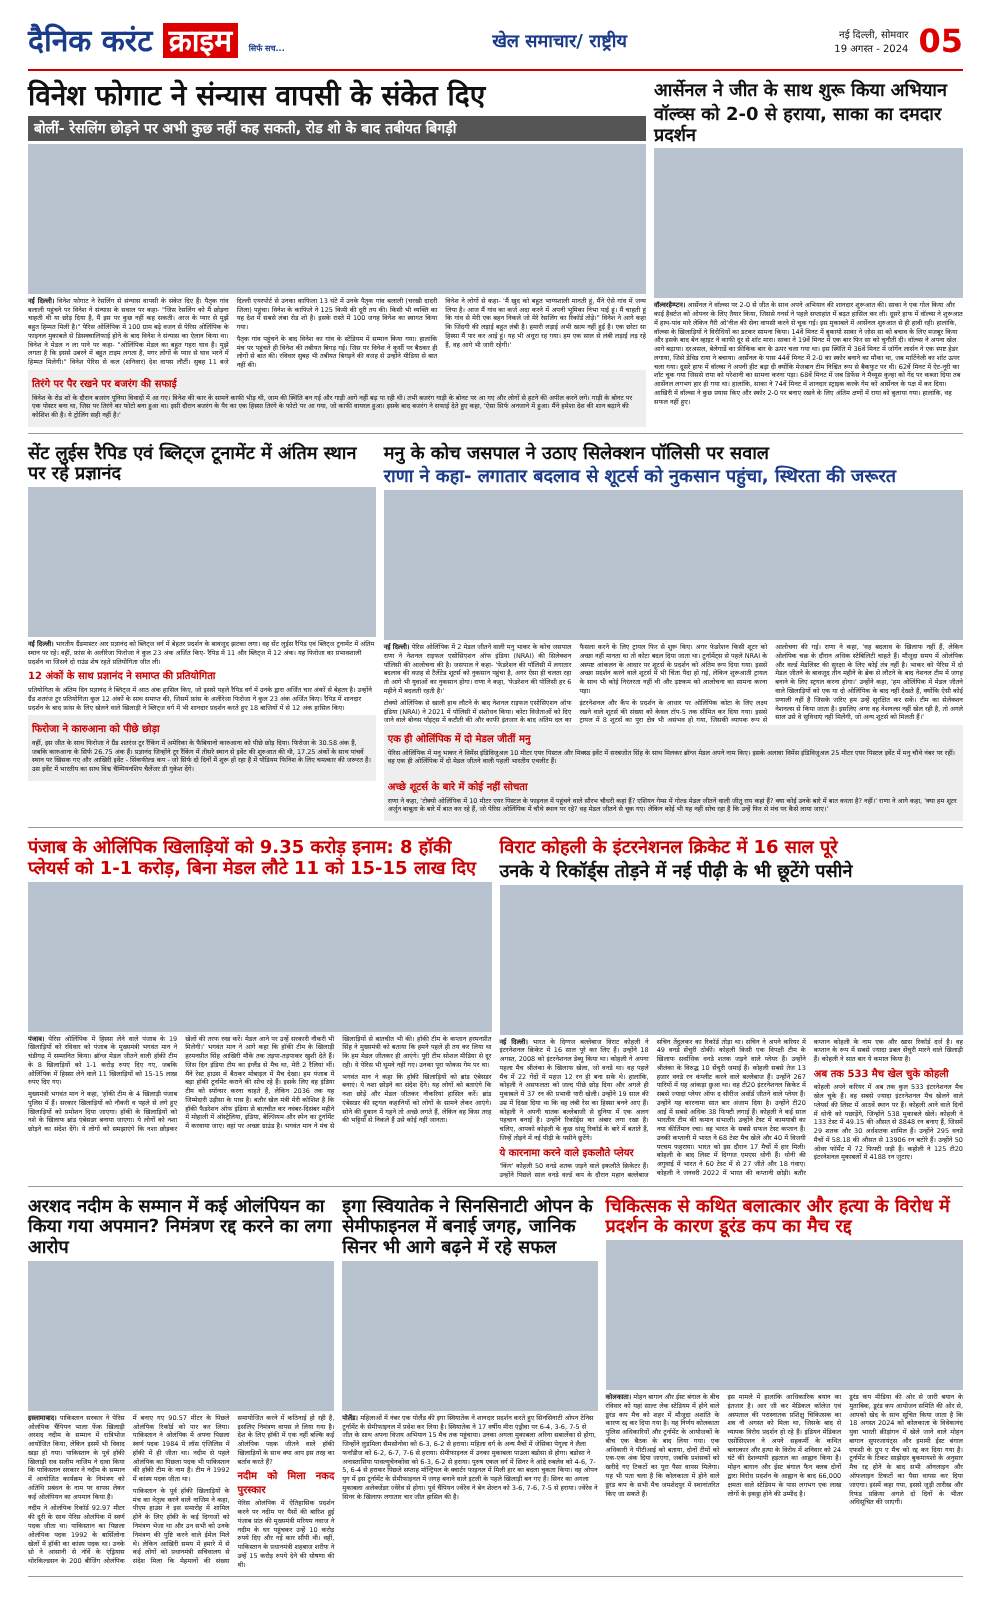दैनिक करंट क्राइम सिर्फ सच...
खेल समाचार/ राष्ट्रीय
नई दिल्ली, सोमवार
19 अगस्त - 2024
05
विनेश फोगाट ने संन्यास वापसी के संकेत दिए
बोलीं- रेसलिंग छोड़ने पर अभी कुछ नहीं कह सकती, रोड शो के बाद तबीयत बिगड़ी
नई दिल्ली। विनेश फोगाट ने रेसलिंग से संन्यास वापसी के संकेत दिए हैं। पैतृक गांव बलाली पहुंचने पर विनेश ने संन्यास के सवाल पर कहा- "जिस रेसलिंग को मैं छोड़ना चाहती थी या छोड़ दिया है, मैं इस पर कुछ नहीं कह सकती। आज के प्यार से मुझे बहुत हिम्मत मिली है।" पेरिस ओलिंपिक में 100 ग्राम बढ़े वजन से पेरिस ओलिंपिक के फाइनल मुकाबले से डिसक्वालिफाई होने के बाद विनेश ने संन्यास का ऐलान किया था। विनेश ने मेडल न ला पाने पर कहा- "ओलिंपिक मेडल का बहुत गहरा घाव है। मुझे लगता है कि इससे उबरने में बहुत टाइम लगता है, मगर लोगों के प्यार से घाव भरने में हिम्मत मिलेगी।" विनेश पेरिस से कल (शनिवार) देश वापस लौटीं। सुबह 11 बजे दिल्ली एयरपोर्ट से उनका काफिला 13 घंटे में उनके पैतृक गांव बलाली (चरखी दादरी जिला) पहुंचा। विनेश के काफिले ने 125 किमी की दूरी तय की। किसी भी व्यक्ति का यह देश में सबसे लंबा रोड शो है। इसके रास्ते में 100 जगह विनेश का स्वागत किया गया।
पैतृक गांव पहुंचने के बाद विनेश का गांव के स्टेडियम में सम्मान किया गया। हालांकि मंच पर पहुंचते ही विनेश की तबीयत बिगड़ गई। जिस पर विनेश ने कुर्सी पर बैठकर ही लोगों से बात की। रविवार सुबह भी तबीयत बिगड़ने की वजह से उन्होंने मीडिया से बात नहीं की।
विनेश ने लोगों से कहा- 'मैं खुद को बहुत भाग्यशाली मानती हूं, मैंने ऐसे गांव में जन्म लिया है। आज मैं गांव का कर्ज अदा करने में अपनी भूमिका निभा पाई हूं। मैं चाहती हूं कि गांव से मेरी एक बहन निकले जो मेरे रेसलिंग का रिकॉर्ड तोड़े।" विनेश ने आगे कहा कि जिंदगी की लड़ाई बहुत लंबी है। हमारी लड़ाई अभी खत्म नहीं हुई है। एक छोटा सा हिस्सा मैं पार कर आई हूं। यह भी अधूरा रह गया। हम एक साल से लंबी लड़ाई लड़ रहे हैं, वह आगे भी जारी रहेगी।'
तिरंगे पर पैर रखने पर बजरंग की सफाई
विनेश के रोड शो के दौरान बजरंग पूनिया विवादों में आ गए। विनेश की कार के सामने काफी भीड़ थी, जाम की स्थिति बन गई और गाड़ी आगे नहीं बढ़ पा रही थी। तभी बजरंग गाड़ी के बोनट पर आ गए और लोगों से हटने की अपील करने लगे। गाड़ी के बोनट पर एक पोस्टर बना था, जिस पर तिरंगे का फोटो बना हुआ था। इसी दौरान बजरंग के पैर का एक हिस्सा तिरंगे के फोटो पर आ गया, जो काफी वायरल हुआ। इसके बाद बजरंग ने सफाई देते हुए कहा, 'ऐसा सिर्फ अनजाने में हुआ। मैंने हमेशा देश की शान बढ़ाने की कोशिश की है। ये ट्रोलिंग सही नहीं है।'
आर्सेनल ने जीत के साथ शुरू किया अभियान
वॉल्व्स को 2-0 से हराया, साका का दमदार प्रदर्शन
वॉल्वरहैम्प्टन। आर्सेनल ने वॉल्व्स पर 2-0 से जीत के साथ अपने अभियान की शानदार शुरूआत की। साका ने एक गोल किया और काई हैवर्टज को ओपनर के लिए तैयार किया, जिससे गनर्स ने पहले सप्ताहांत में बढ़त हासिल कर ली। दूसरे हाफ में वॉल्व्स ने शुरूआत में हाथ-पांव मारे लेकिन गैरी ओ'नील की सेना वापसी करने से चूक गई। इस मुकाबले में आर्सेनल शुरुआत से ही हावी रही। हालांकि, वॉल्व्स के खिलाड़ियों ने विरोधियों का डटकर सामना किया। 14वें मिनट में बुकायो साका ने जोस सा को बचाव के लिए मजबूर किया और इसके बाद बेन व्हाइट ने काफी दूर से शॉट मारा। साका ने 19वें मिनट में एक बार फिर सा को चुनौती दी। वॉल्व्स ने अपना खेल आगे बढ़ाया। दरअसल, बेलेगार्डे का फ्रीकिक बार के ऊपर चला गया था। इस स्थिति में 36वें मिनट में जॉर्गेन लार्सन ने एक स्पष्ट हेडर लगाया, जिसे डेविड राया ने बचाया। आर्सेनल के पास 44वें मिनट में 2-0 का स्कोर बनाने का मौका था, जब मार्टिनेली का शॉट ऊपर चला गया। दूसरे हाफ में वॉल्व्स ने अपनी हीट बढ़ा दी क्योंकि मेजबान टीम निश्चित रूप से बैकफुट पर थी। 62वें मिनट में ऐट-नूरी का शॉट चूक गया जिससे राया को परेशानी का सामना करना पड़ा। 68वें मिनट में जब डिफेंस ने मैथ्यूस कुन्हा को गेंद पर कब्जा दिया तब आर्सेनल लगभग हार ही गया था। हालांकि, साका ने 74वें मिनट में शानदार स्ट्राइक करके गेम को आर्सेनल के पक्ष में कर दिया। आखिरी में वॉल्व्स ने कुछ प्रयास किए और स्कोर 2-0 पर बनाए रखने के लिए अंतिम क्षणों में राया को बुलाया गया। हालांकि, वह सफल नहीं हुए।
सेंट लुईस रैपिड एवं ब्लिट्ज टूनामेंट में अंतिम स्थान पर रहे प्रज्ञानंद
नई दिल्ली। भारतीय ग्रैंडमास्टर आर प्रज्ञानंद को ब्लिट्ज वर्ग में बेहतर प्रदर्शन के बावजूद झटका लगा। वह सेंट लुईस रैपिड एवं ब्लिट्ज टूनामेंट में अंतिम स्थान पर रहे। वहीं, फ्रांस के अलीरेजा फिरोजा ने कुल 23 अंक अर्जित किए- रैपिड में 11 और ब्लिट्ज में 12 अंक। यह फिरोजा का प्रभावशाली प्रदर्शन था जिसने दो राउंड शेष रहते प्रतियोगिता जीत ली।
12 अंकों के साथ प्रज्ञानंद ने समाप्त की प्रतियोगिता
प्रतियोगिता के अंतिम दिन प्रज्ञानंद ने ब्लिट्ज में आठ अंक हासिल किए, जो इससे पहले रैपिड वर्ग में उनके द्वारा अर्जित चार अंकों से बेहतर है। उन्होंने ग्रैंड शतरंज टूर प्रतियोगिता कुल 12 अंकों के साथ समाप्त की, जिसमें फ्रांस के अलीरेजा फिरोजा ने कुल 23 अंक अर्जित किए। रैपिड में शानदार प्रदर्शन के बाद फ्रांस के लिए खेलने वाले खिलाड़ी ने ब्लिट्ज वर्ग में भी शानदार प्रदर्शन करते हुए 18 बाजियों में से 12 अंक हासिल किए।
फिरोजा ने कारुआना को पीछे छोड़ा
वहीं, इस जीत के साथ फिरोजा ने ग्रैंड शतरंज टूर रैंकिंग में अमेरिका के फैबियानो कारुआना को पीछे छोड़ दिया। फिरोजा के 30.58 अंक हैं, जबकि कारुआना के सिर्फ 26.75 अंक हैं। प्रज्ञानंद जिन्होंने टूर रैंकिंग में तीसरे स्थान से इवेंट की शुरुआत की थी, 17.25 अंकों के साथ पांचवें स्थान पर खिसक गए और आखिरी इवेंट - सिंकफील्ड कप - जो सिर्फ दो दिनों में शुरू हो रहा है में पोडियम फिनिश के लिए चमत्कार की जरूरत है। उस इवेंट में भारतीय का साथ विश्व चैम्पियनशिप चैलेंजर डी गुकेश देंगे।
मनु के कोच जसपाल ने उठाए सिलेक्शन पॉलिसी पर सवाल
राणा ने कहा- लगातार बदलाव से शूटर्स को नुकसान पहुंचा, स्थिरता की जरूरत
नई दिल्ली। पेरिस ओलिंपिक में 2 मेडल जीतने वाली मनु भाकर के कोच जसपाल राणा ने नेशनल राइफल एसोसिएशन ऑफ इंडिया (NRAI) की सिलेक्शन पॉलिसी की आलोचना की है। जसपाल ने कहा- 'फेडरेशन की पॉलिसी में लगातार बदलाव की वजह से टैलेंटेड शूटर्स को नुकसान पहुंचा है, अगर ऐसा ही चलता रहा तो आगे भी युवाओं का नुकसान होगा। राणा ने कहा, 'फेडरेशन की पॉलिसी हर 6 महीने में बदलती रहती है।'
टोक्यो ओलिंपिक से खाली हाथ लौटने के बाद नेशनल राइफल एसोसिएशन ऑफ इंडिया (NRAI) ने 2021 में पॉलिसी में संशोधन किया। कोटा विजेताओं को दिए जाने वाले बोनस पॉइंट्स में कटौती की और काफी इंतजार के बाद अंतिम दल का फैसला करने के लिए ट्रायल फिर से शुरू किए। अगर फेडरेशन किसी शूटर को अच्छा नहीं मानता था तो कोटा बदल दिया जाता था। टूर्नामेंट्स से पहले NRAI के अस्पष्ट आंकलन के आधार पर शूटर्स के प्रदर्शन को अंतिम रूप दिया गया। इससे अच्छा प्रदर्शन करने वाले शूटर्स में भी चिंता पैदा हो गई, लेकिन शुरूआती ट्रायल के साथ भी कोई निरंतरता नहीं थी और ढ़ष्टकम को आलोचना का सामना करना पड़ा।
इंटरनेशनल और कैंप के प्रदर्शन के आधार पर ओलिंपिक कोटा के लिए लक्ष्य रखने वाले शूटर्स की संख्या को केवल टॉप-5 तक सीमित कर दिया गया। इससे ट्रायल में 8 शूटर्स का पूरा क्षेत्र भी असंभव हो गया, जिसकी व्यापक रूप से आलोचना की गई। राणा ने कहा, 'वह बदलाव के खिलाफ नहीं हैं, लेकिन ओलंपिक चक्र के दौरान अधिक स्टेबिलिटी चाहते हैं। मौजूदा समय में ओलंपिक और वर्ल्ड मेडलिस्ट की सुरक्षा के लिए कोई तंत्र नहीं है। भाकर को पेरिस में दो मेडल जीतने के बावजूद तीन महीने के ब्रेक से लौटने के बाद नेशनल टीम में जगह बनाने के लिए स्ट्रगल करना होगा।' उन्होंने कहा, 'हम ओलिंपिक में मेडल जीतने वाले खिलाड़ियों को एक या दो ओलिंपिक के बाद नहीं देखते हैं, क्योंकि ऐसी कोई प्रणाली नहीं है जिसके जरिए हम उन्हें सुरक्षित कर सकें। टीम का सेलेक्शन नेशनल्स से किया जाता है। इसलिए अगर वह नेशनल्स नहीं खेल रही है, तो अगले साल उसे वे सुविधाएं नहीं मिलेंगी, जो अन्य शूटर्स को मिलती हैं।'
एक ही ओलिंपिक में दो मेडल जीतीं मनु
पेरिस ओलिंपिक में मनु भाकर ने विमेंस इंडिविजुअल 10 मीटर एयर पिस्टल और मिक्स्ड इवेंट में सरबजोत सिंह के साथ मिलकर ब्रॉन्ज मेडल अपने नाम किए। इसके अलावा विमेंस इंडिविजुअल 25 मीटर एयर पिस्टल इवेंट में मनु चौथे नंबर पर रहीं। वह एक ही ओलिंपिक में दो मेडल जीतने वाली पहली भारतीय एथलीट हैं।
अच्छे शूटर्स के बारे में कोई नहीं सोचता
राणा ने कहा, 'टोक्यो ओलिंपिक में 10 मीटर एयर पिस्टल के फाइनल में पहुंचने वाले सौरभ चौधरी कहां हैं? एशियन गेम्स में गोल्ड मेडल जीतने वाली जीतू राय कहां हैं? क्या कोई उनके बारे में बात करता है? नहीं।' राणा ने आगे कहा, 'क्या हम शूटर अर्जुन बाबूता के बारे में बात कर रहे हैं, जो पेरिस ओलिंपिक में चौथे स्थान पर रहे? वह मेडल जीतने से चूक गए। लेकिन कोई भी यह नहीं सोच रहा है कि उन्हें फिर से मंच पर कैसे लाया जाए।'
पंजाब के ओलिंपिक खिलाड़ियों को 9.35 करोड़ इनाम: 8 हॉकी प्लेयर्स को 1-1 करोड़, बिना मेडल लौटे 11 को 15-15 लाख दिए
पंजाब। पेरिस ओलिंपिक में हिस्सा लेने वाले पंजाब के 19 खिलाड़ियों को रविवार को पंजाब के मुख्यमंत्री भगवंत मान ने चंडीगढ़ में सम्मानित किया। ब्रॉन्ज मेडल जीतने वाली हॉकी टीम के 8 खिलाड़ियों को 1-1 करोड़ रुपए दिए गए, जबकि ओलिंपिक में हिस्सा लेने वाले 11 खिलाड़ियों को 15-15 लाख रुपए दिए गए।
मुख्यमंत्री भगवंत मान ने कहा, 'हॉकी टीम के 4 खिलाड़ी पंजाब पुलिस में हैं। सरकार खिलाड़ियों को नौकरी व पहले से लगे हुए खिलाड़ियों को प्रमोशन दिया जाएगा। हॉकी के खिलाड़ियों को नशे के खिलाफ ब्रांड एंबेसडर बनाया जाएगा। ये लोगों को नशा छोड़ने का संदेश देंगे। ये लोगों को समझाएंगे कि नशा छोड़कर खेलों की तरफ रुख करें। मेडल आने पर उन्हें सरकारी नौकरी भी मिलेगी।' भगवंत मान ने आगे कहा कि हॉकी टीम के खिलाड़ी हरमनप्रीत सिंह आखिरी मौके तक तड़पा-तड़पाकर खुशी देते हैं। जिस दिन इंडिया टीम का इंग्लैंड से मैच था, मेरी 2 रैलियां थीं। मैंने रेस्ट हाउस में बैठकर मोबाइल में मैच देखा। हम पंजाब में बड़ा हॉकी टूर्नामेंट कराने की सोच रहे हैं। इसके लिए वह इंडिया टीम को स्पॉन्सर करना चाहते हैं, लेकिन 2036 तक यह जिम्मेदारी उड़ीसा के पास है। बतौर खेल मंत्री मेरी कोशिश है कि हॉकी फैडरेशन ऑफ इंडिया से बातचीत कर नवंबर-दिसंबर महीने में मोहाली में ऑस्ट्रेलिया, इंडिया, बेल्जियम और स्पेन का टूर्नामेंट में करवाया जाए। वहां पर अच्छा ग्राउंड है। भगवंत मान ने मंच से खिलाड़ियों से बातचीत भी की। हॉकी टीम के कप्तान हरमनप्रीत सिंह ने मुख्यमंत्री को बताया कि हमने पहले ही तय कर लिया था कि हम मेडल जीतकर ही आएंगे। पूरी टीम सोशल मीडिया से दूर रही। ये पेरिस भी घूमने नहीं गए। उनका पूरा फोकस गेम पर था।
भगवंत मान ने कहा कि हॉकी खिलाड़ियों को ब्रांड एंबेसडर बनाएं। ये नशा छोड़ने का संदेश देंगे। यह लोगों को बताएंगे कि नशा छोड़ें और मेडल जीतकर नौकरियां हासिल करें। ब्रांड एंबेसडर की स्ट्रगल कहानियों को लोगों के सामने लेकर आएंगे। सोने की दुकान में गहने तो अच्छे लगते हैं, लेकिन वह किस तरह की भट्टियों से निकले हैं उसे कोई नहीं जानता।
विराट कोहली के इंटरनेशनल क्रिकेट में 16 साल पूरे
उनके ये रिकॉर्ड्स तोड़ने में नई पीढ़ी के भी छूटेंगे पसीने
नई दिल्ली। भारत के दिग्गज बल्लेबाज विराट कोहली ने इंटरनेशनल क्रिकेट में 16 साल पूरे कर लिए हैं। उन्होंने 18 अगस्त, 2008 को इंटरनेशनल डेब्यू किया था। कोहली ने अपना पहला मैच श्रीलंका के खिलाफ खेला, जो वनडे था। वह पहले मैच में 22 गेंदों में महज 12 रन ही बना सके थे। हालांकि, कोहली ने असफलता को जल्द पीछे छोड़ दिया और अगले ही मुकाबले में 37 रन की प्रभावी पारी खेली। उन्होंने 19 साल की उम्र में दिखा दिया था कि वह लंबी रेस का हिस्सा बनने आए हैं। कोहली ने अपनी घातक बल्लेबाजी से दुनिया में एक अलग पहचान बनाई है। उन्होंने रिकॉर्ड्स का अंबार लगा रखा है। चलिए, आपको कोहली के कुछ धांसू रिकॉर्ड के बारे में बताते हैं, जिन्हें तोड़ने में नई पीढ़ी के पसीने छूटेंगे।
ये कारनामा करने वाले इकलौते प्लेयर
'किंग' कोहली 50 वनडे शतक जड़ने वाले इकलौते क्रिकेटर हैं। उन्होंने पिछले साल वनडे वर्ल्ड कप के दौरान महान बल्लेबाज सचिन तेंदुलकर का रिकॉर्ड तोड़ा था। सचिन ने अपने करियर में 49 वनडे सेंचुरी ठोकीं। कोहली किसी एक विपक्षी टीम के खिलाफ सर्वाधिक वनडे शतक जड़ने वाले प्लेयर हैं। उन्होंने श्रीलंका के विरुद्ध 10 सेंचुरी जमाई हैं। कोहली सबसे तेज 13 हजार वनडे रन कंप्लीट करने वाले बल्लेबाज हैं। उन्होंने 267 पारियों में यह आंकड़ा छुआ था। वह टी20 इंटरनेशनल क्रिकेट में सबसे ज्यादा प्लेयर ऑफ द सीरीज अवॉर्ड जीतने वाले प्लेयर हैं। उन्होंने यह कारनामा सात बार अंजाम दिया है। उन्होंने टी20 आई में सबसे अधिक 38 फिफ्टी लगाई हैं। कोहली ने कई साल भारतीय टीम की कमान संभाली। उन्होंने टेस्ट में कामयाबी का नया कीर्तिमान रचा। वह भारत के सबसे सफल टेस्ट कप्तान हैं। उनकी कप्तानी में भारत ने 68 टेस्ट मैच खेले और 40 में विजयी परचम फहराया। भारत को इस दौरान 17 मैचों में हार मिली। कोहली के बाद लिस्ट में दिग्गज एमएस धोनी हैं। धोनी की अगुवाई में भारत ने 60 टेस्ट में से 27 जीते और 18 गंवाए। कोहली ने जनवरी 2022 में भारत की कप्तानी छोड़ी। बतौर कप्तान कोहली के नाम एक और खास रिकॉर्ड दर्ज है। वह कप्तान के रूप में सबसे ज्यादा डबल सेंचुरी मारने वाले खिलाड़ी हैं। कोहली ने सात बार ये कमाल किया है।
अब तक 533 मैच खेल चुके कोहली
कोहली अपने करियर में अब तक कुल 533 इंटरनेशनल मैच खेल चुके हैं। वह सबसे ज्यादा इंटरनेशनल मैच खेलने वाले प्लेयर्स की लिस्ट में आठवें स्थान पर हैं। कोहली आने वाले दिनों में धोनी को पछाड़ेंगे, जिन्होंने 538 मुकाबले खेले। कोहली ने 133 टेस्ट में 49.15 की औसत से 8848 रन बनाए हैं, जिसमें 29 शतक और 30 अर्धशतक शामिल हैं। उन्होंने 295 वनडे मैचों में 58.18 की औसत से 13906 रन बटोरे हैं। उन्होंने 50 ओवर फॉर्मेट में 72 फिफ्टी जड़ी हैं। कहोली ने 125 टी20 इंटरनेशनल मुकाबलों में 4188 रन जुटाए।
अरशद नदीम के सम्मान में कई ओलंपियन का किया गया अपमान? निमंत्रण रद्द करने का लगा आरोप
इस्लामाबाद। पाकिस्तान सरकार ने पेरिस ओलंपिक चैंपियन भाला फेंक खिलाड़ी अरशद नदीम के सम्मान में रात्रिभोज आयोजित किया, लेकिन इसमें भी विवाद खड़ा हो गया। पाकिस्तान के पूर्व हॉकी खिलाड़ी राव सलीम नाजिम ने दावा किया कि पाकिस्तान सरकार ने नदीम के सम्मान में आयोजित कार्यक्रम के निमंत्रण को अतिथि प्रबंधन के नाम पर वापस लेकर कई ओलंपियन का अपमान किया है।
नदीम ने ओलंपिक रिकॉर्ड 92.97 मीटर की दूरी के साथ पेरिस ओलंपिक में स्वर्ण पदक जीता था। पाकिस्तान का पिछला ओलंपिक पदक 1992 के बार्सिलोना खेलों में हॉकी का कांस्य पदक था। उनके थ्रो ने आसानी से नॉर्वे के एंड्रियास थोरकिल्डसन के 200 बीजिंग ओलंपिक में बनाए गए 90.57 मीटर के पिछले ओलंपिक रिकॉर्ड को पार कर लिया। पाकिस्तान ने ओलंपिक में अपना पिछला स्वर्ण पदक 1984 में लॉस एंजिलिस में हॉकी में ही जीता था। नदीम से पहले ओलंपिक का पिछला पदक भी पाकिस्तान की हॉकी टीम के नाम है। टीम ने 1992 में कांस्य पदक जीता था।
पाकिस्तान के पूर्व हॉकी खिलाड़ियों के मंच का नेतृत्व करने वाले नाजिम ने कहा, पीएम हाउस ने इस समारोह में शामिल होने के लिए हॉकी के कई दिग्गजों को निमंत्रण भेजा था और उन सभी को उनके निमंत्रण की पुष्टि करने वाले ईमेल मिले थे। लेकिन आखिरी समय में हमारे में से कई लोगों को प्रधानमंत्री सचिवालय से संदेश मिला कि मेहमानों की संख्या समायोजित करने में कठिनाई हो रही है, इसलिए निमंत्रण वापस ले लिया गया है। देश के लिए हॉकी में एक नहीं बल्कि कई ओलंपिक पदक जीतने वाले हॉकी खिलाड़ियों के साथ क्या आप इस तरह का बर्ताव करते हैं?
नदीम को मिला नकद पुरस्कार
पेरिस ओलंपिक में ऐतिहासिक प्रदर्शन करने पर नदीम पर पैसों की बारिश हुई पंजाब प्रांत की मुख्यमंत्री मरियम नवाज ने नदीम के घर पहुंचकर उन्हें 10 करोड़ रुपये दिए और नई कार सौंपी थी। वहीं, पाकिस्तान के प्रधानमंत्री शहबाज शरीफ ने उन्हें 15 करोड़ रुपये देने की घोषणा की थी।
इगा स्वियातेक ने सिनसिनाटी ओपन के सेमीफाइनल में बनाई जगह, जानिक सिनर भी आगे बढ़ने में रहे सफल
पोलैंड। महिलाओं में नंबर एक पोलैंड की इगा स्वियातेक ने शानदार प्रदर्शन करते हुए सिनसिनाटी ओपन टेनिस टूर्नामेंट के सेमीफाइनल में प्रवेश कर लिया है। स्वियातेक ने 17 वर्षीय मीरा एंड्रीवा पर 6-4, 3-6, 7-5 से जीत के साथ अपना विजय अभियान 15 मैच तक पहुंचाया। उनका अगला मुकाबला अरिना सबालेंका से होगा, जिन्होंने लुडमिला सैमसोनोवा को 6-3, 6-2 से हराया। महिला वर्ग के अन्य मैचों में जेसिका पेगुला ने लैला फर्नांडीज को 6-2, 6-7, 7-6 से हराया। सेमीफाइनल में उनका मुकाबला पाउला बडोसा से होगा। बडोसा ने अनास्तासिया पावल्युचेनकोवा को 6-3, 6-2 से हराया। पुरुष एकल वर्ग में सिनर ने आंद्रे रुबलेव को 4-6, 7-5, 6-4 से हराकर पिछले सप्ताह मॉन्ट्रियल के क्वार्टर फाइनल में मिली हार का बदला चुकता किया। वह ओपन युग में इस टूर्नामेंट के सेमीफाइनल में जगह बनाने वाले इटली के पहले खिलाड़ी बन गए हैं। सिनर का अगला मुकाबला अलेक्जेंडर ज्वेरेव से होगा। पूर्व चैंपियन ज्वेरेव ने बेन शेल्टन को 3-6, 7-6, 7-5 से हराया। ज्वेरेव ने सिनर के खिलाफ लगातार चार जीत हासिल की है।
चिकित्सक से कथित बलात्कार और हत्या के विरोध में प्रदर्शन के कारण डूरंड कप का मैच रद्द
कोलकाता। मोहन बागान और ईस्ट बंगाल के बीच रविवार को यहां साल्ट लेक स्टेडियम में होने वाले डूरंड कप मैच को शहर में मौजूदा अशांति के कारण रद्द कर दिया गया है। यह निर्णय कोलकाता पुलिस अधिकारियों और टूर्नामेंट के आयोजकों के बीच एक बैठक के बाद लिया गया। एक अधिकारी ने पीटीआई को बताया, दोनों टीमों को एक-एक अंक दिया जाएगा, जबकि प्रशंसकों को खरीदे गए टिकटों का पूरा पैसा वापस मिलेगा। यह भी पता चला है कि कोलकाता में होने वाले डूरंड कप के सभी मैच जमशेदपुर में स्थानांतरित किए जा सकते हैं।
इस मामले में हालांकि आधिकारिक बयान का इंतजार है। आर जी कर मेडिकल कॉलेज एवं अस्पताल की परास्नातक प्रशिक्षु चिकित्सक का शव नौ अगस्त को मिला था, जिसके बाद से व्यापक विरोध प्रदर्शन हो रहे हैं। इंडियन मेडिकल एसोसिएशन ने अपने सहकर्मी के कथित बलात्कार और हत्या के विरोध में शनिवार को 24 घंटे की देशव्यापी हड़ताल का आह्वान किया है। मोहन बागान और ईस्ट बंगाल फैन क्लब दोनों द्वारा विरोध प्रदर्शन के आह्वान के बाद 66,000 क्षमता वाले स्टेडियम के पास लगभग एक लाख लोगों के इकट्ठा होने की उम्मीद है।
डूरंड कप मीडिया की ओर से जारी बयान के मुताबिक, डूरंड कप आयोजन समिति की ओर से, आपको खेद के साथ सूचित किया जाता है कि 18 अगस्त 2024 को कोलकाता के विवेकानंद युवा भारती क्रीड़ांगन में खेले जाने वाले मोहन बागान सुपरजायंट्स और इमामी ईस्ट बंगाल एफसी के ग्रुप ए मैच को रद्द कर दिया गया है। टूर्नामेंट के टिकट साझेदार बुकमायशो के अनुसार मैच रद्द होने के बाद सभी ऑनलाइन और ऑफलाइन टिकटों का पैसा वापस कर दिया जाएगा। इसमें कहा गया, इससे जुड़ी तारीख और रिफंड प्रक्रिया अगले दो दिनों के भीतर अधिसूचित की जाएगी।